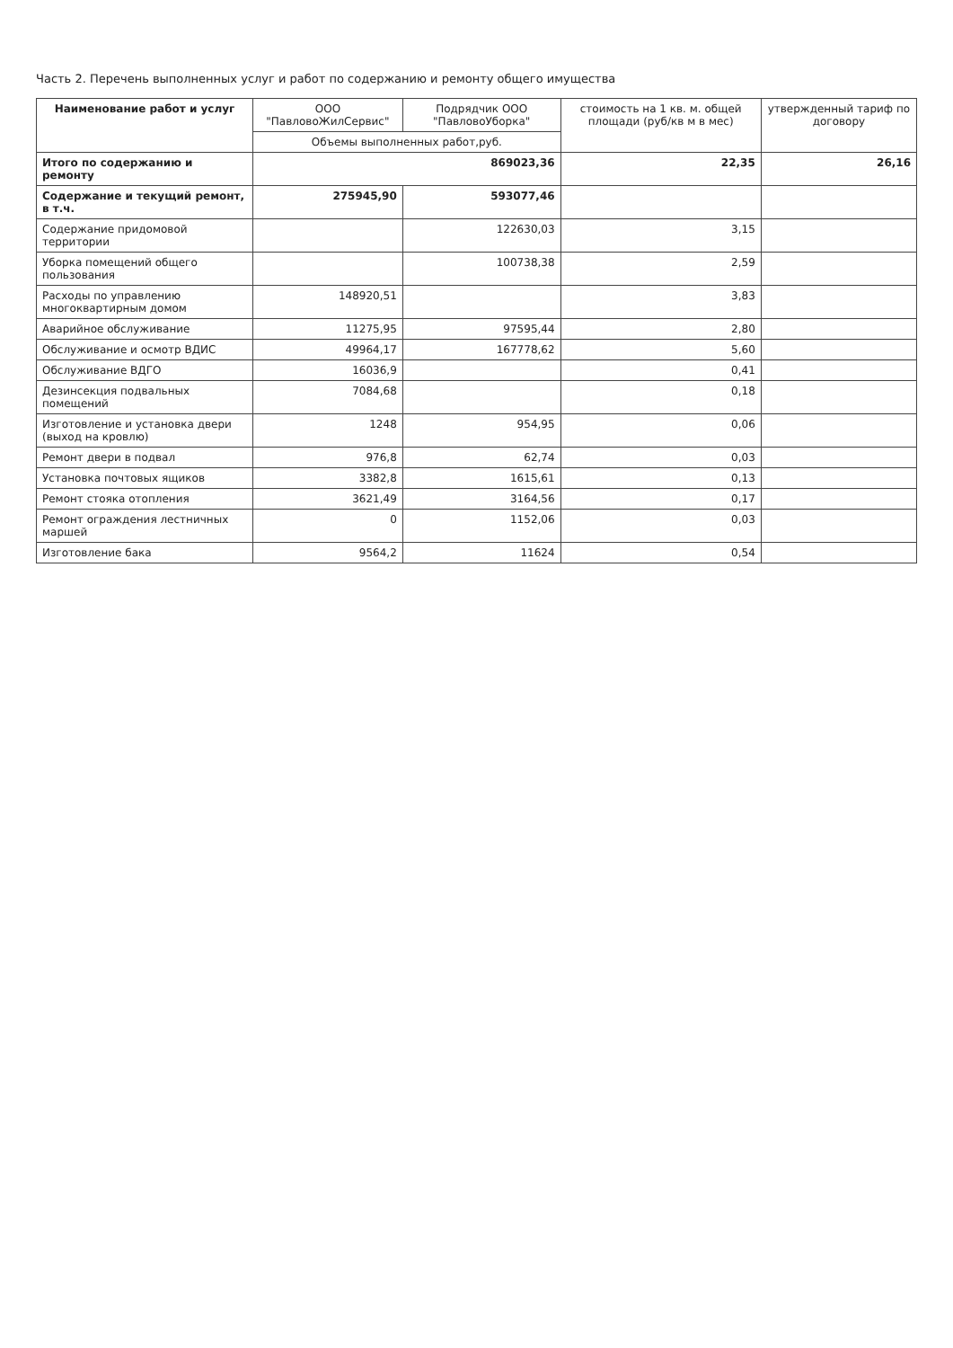Часть 2. Перечень выполненных услуг и работ по содержанию и ремонту общего имущества
| Наименование работ и услуг | ООО "ПавловоЖилСервис" | Подрядчик ООО "ПавловоУборка" | стоимость на 1 кв. м. общей площади (руб/кв м в мес) | утвержденный тариф по договору |
| --- | --- | --- | --- | --- |
| | Объемы выполненных работ,руб. | | | |
| Итого по содержанию и ремонту | 869023,36 | | 22,35 | 26,16 |
| Содержание и текущий ремонт, в т.ч. | 275945,90 | 593077,46 | | |
| Содержание придомовой территории | | 122630,03 | 3,15 | |
| Уборка помещений общего пользования | | 100738,38 | 2,59 | |
| Расходы по управлению многоквартирным домом | 148920,51 | | 3,83 | |
| Аварийное обслуживание | 11275,95 | 97595,44 | 2,80 | |
| Обслуживание и осмотр ВДИС | 49964,17 | 167778,62 | 5,60 | |
| Обслуживание ВДГО | 16036,9 | | 0,41 | |
| Дезинсекция подвальных помещений | 7084,68 | | 0,18 | |
| Изготовление и установка двери (выход на кровлю) | 1248 | 954,95 | 0,06 | |
| Ремонт двери в подвал | 976,8 | 62,74 | 0,03 | |
| Установка почтовых ящиков | 3382,8 | 1615,61 | 0,13 | |
| Ремонт стояка отопления | 3621,49 | 3164,56 | 0,17 | |
| Ремонт ограждения лестничных маршей | 0 | 1152,06 | 0,03 | |
| Изготовление бака | 9564,2 | 11624 | 0,54 | |